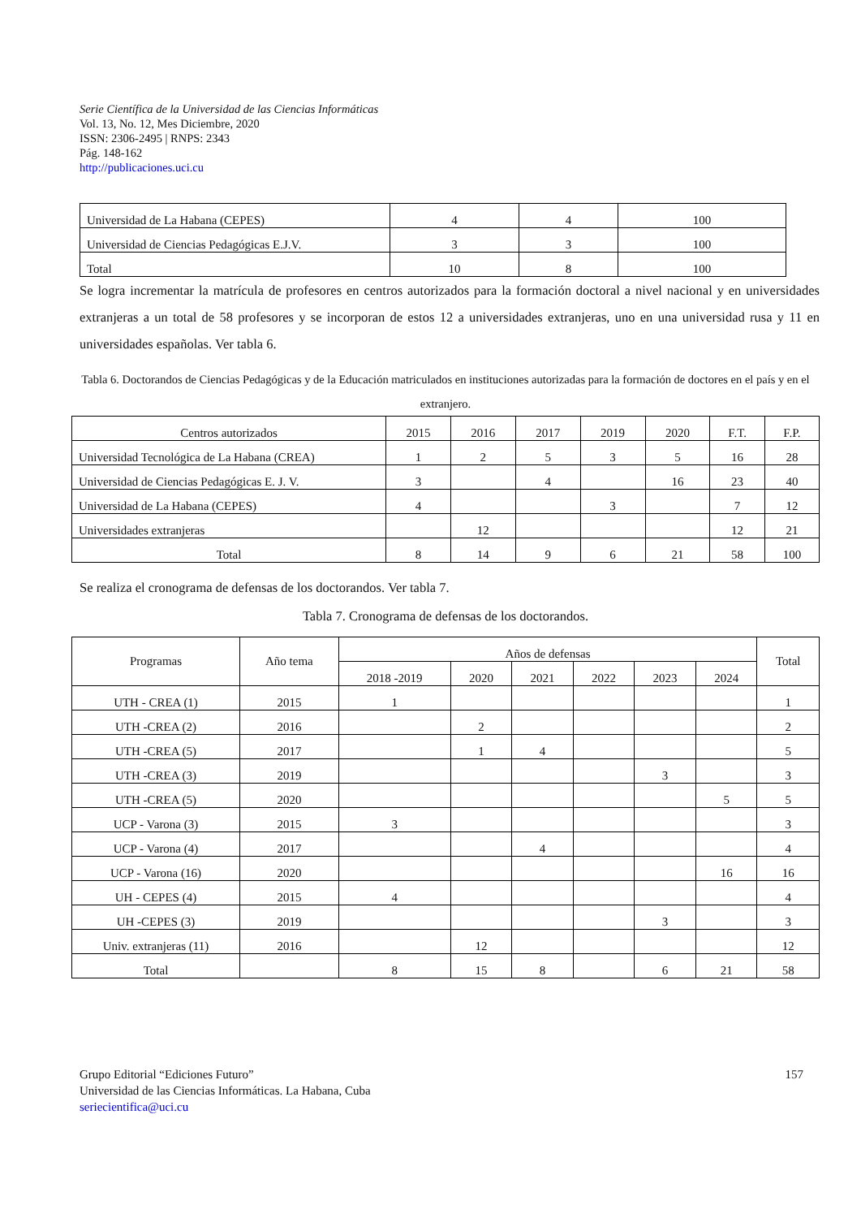Serie Científica de la Universidad de las Ciencias Informáticas
Vol. 13, No. 12, Mes Diciembre, 2020
ISSN: 2306-2495 | RNPS: 2343
Pág. 148-162
http://publicaciones.uci.cu
| Universidad de La Habana (CEPES) | 4 | 4 | 100 |
| Universidad de Ciencias Pedagógicas E.J.V. | 3 | 3 | 100 |
| Total | 10 | 8 | 100 |
Se logra incrementar la matrícula de profesores en centros autorizados para la formación doctoral a nivel nacional y en universidades extranjeras a un total de 58 profesores y se incorporan de estos 12 a universidades extranjeras, uno en una universidad rusa y 11 en universidades españolas. Ver tabla 6.
Tabla 6. Doctorandos de Ciencias Pedagógicas y de la Educación matriculados en instituciones autorizadas para la formación de doctores en el país y en el extranjero.
| Centros autorizados | 2015 | 2016 | 2017 | 2019 | 2020 | F.T. | F.P. |
| --- | --- | --- | --- | --- | --- | --- | --- |
| Universidad Tecnológica de La Habana (CREA) | 1 | 2 | 5 | 3 | 5 | 16 | 28 |
| Universidad de Ciencias Pedagógicas E. J. V. | 3 | | 4 | | 16 | 23 | 40 |
| Universidad de La Habana (CEPES) | 4 | | | 3 | | 7 | 12 |
| Universidades extranjeras | | 12 | | | | 12 | 21 |
| Total | 8 | 14 | 9 | 6 | 21 | 58 | 100 |
Se realiza el cronograma de defensas de los doctorandos. Ver tabla 7.
Tabla 7. Cronograma de defensas de los doctorandos.
| Programas | Año tema | Años de defensas | | | | | | Total |
| --- | --- | --- | --- | --- | --- | --- | --- | --- |
| | | 2018 -2019 | 2020 | 2021 | 2022 | 2023 | 2024 | |
| UTH - CREA (1) | 2015 | 1 | | | | | | 1 |
| UTH -CREA (2) | 2016 | | 2 | | | | | 2 |
| UTH -CREA (5) | 2017 | | 1 | 4 | | | | 5 |
| UTH -CREA (3) | 2019 | | | | | 3 | | 3 |
| UTH -CREA (5) | 2020 | | | | | | 5 | 5 |
| UCP - Varona (3) | 2015 | 3 | | | | | | 3 |
| UCP - Varona (4) | 2017 | | | 4 | | | | 4 |
| UCP - Varona (16) | 2020 | | | | | | 16 | 16 |
| UH - CEPES (4) | 2015 | 4 | | | | | | 4 |
| UH -CEPES (3) | 2019 | | | | | 3 | | 3 |
| Univ. extranjeras (11) | 2016 | | 12 | | | | | 12 |
| Total | | 8 | 15 | 8 | | 6 | 21 | 58 |
157 Grupo Editorial “Ediciones Futuro”
Universidad de las Ciencias Informáticas. La Habana, Cuba
seriecientifica@uci.cu